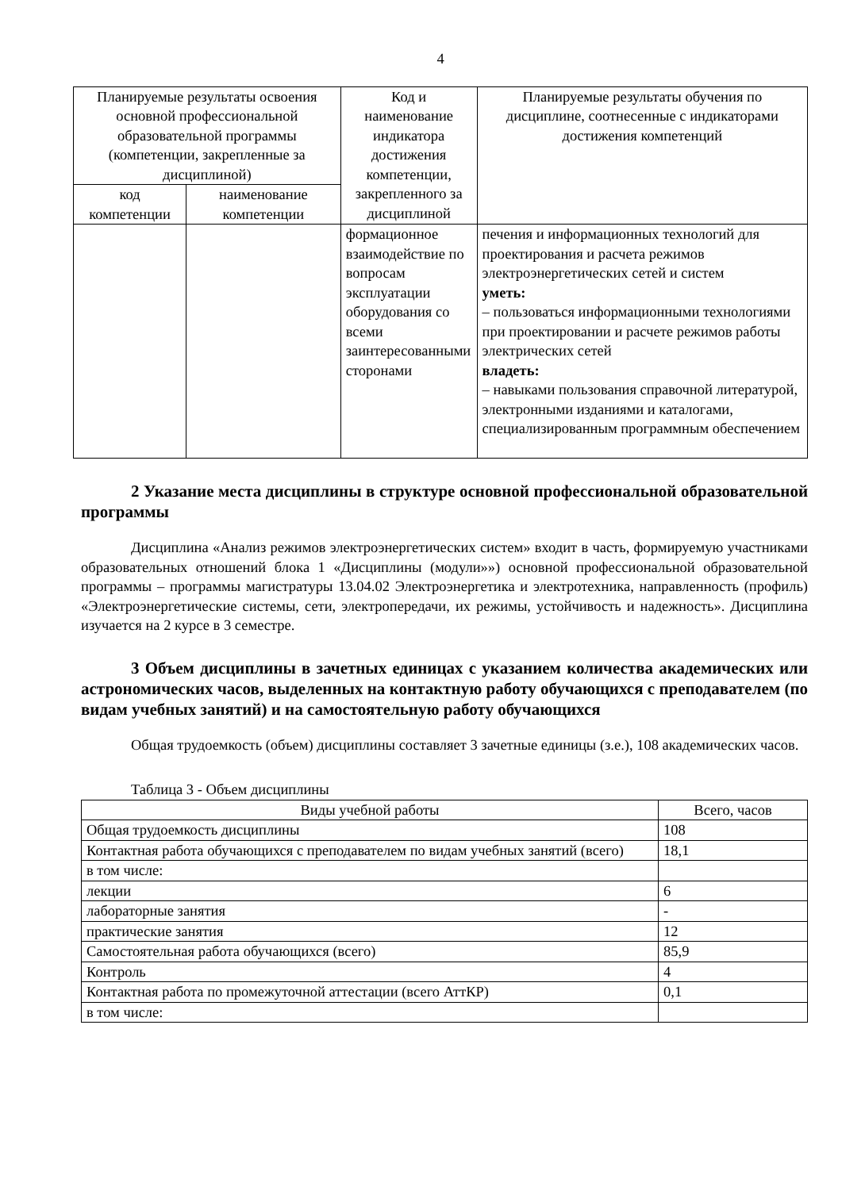4
| Планируемые результаты освоения основной профессиональной образовательной программы (компетенции, закрепленные за дисциплиной) | | Код и наименование индикатора достижения компетенции, закрепленного за дисциплиной | Планируемые результаты обучения по дисциплине, соотнесенные с индикаторами достижения компетенций |
| --- | --- | --- | --- |
| код компетенции | наименование компетенции | | |
| | | формационное взаимодействие по вопросам эксплуатации оборудования со всеми заинтересованными сторонами | печения и информационных технологий для проектирования и расчета режимов электроэнергетических сетей и систем уметь: – пользоваться информационными технологиями при проектировании и расчете режимов работы электрических сетей владеть: – навыками пользования справочной литературой, электронными изданиями и каталогами, специализированным программным обеспечением |
2 Указание места дисциплины в структуре основной профессиональной образовательной программы
Дисциплина «Анализ режимов электроэнергетических систем» входит в часть, формируемую участниками образовательных отношений блока 1 «Дисциплины (модули»») основной профессиональной образовательной программы – программы магистратуры 13.04.02 Электроэнергетика и электротехника, направленность (профиль) «Электроэнергетические системы, сети, электропередачи, их режимы, устойчивость и надежность». Дисциплина изучается на 2 курсе в 3 семестре.
3 Объем дисциплины в зачетных единицах с указанием количества академических или астрономических часов, выделенных на контактную работу обучающихся с преподавателем (по видам учебных занятий) и на самостоятельную работу обучающихся
Общая трудоемкость (объем) дисциплины составляет 3 зачетные единицы (з.е.), 108 академических часов.
Таблица 3 - Объем дисциплины
| Виды учебной работы | Всего, часов |
| --- | --- |
| Общая трудоемкость дисциплины | 108 |
| Контактная работа обучающихся с преподавателем по видам учебных занятий (всего) | 18,1 |
| в том числе: | |
| лекции | 6 |
| лабораторные занятия | - |
| практические занятия | 12 |
| Самостоятельная работа обучающихся (всего) | 85,9 |
| Контроль | 4 |
| Контактная работа по промежуточной аттестации (всего АттКР) | 0,1 |
| в том числе: | |